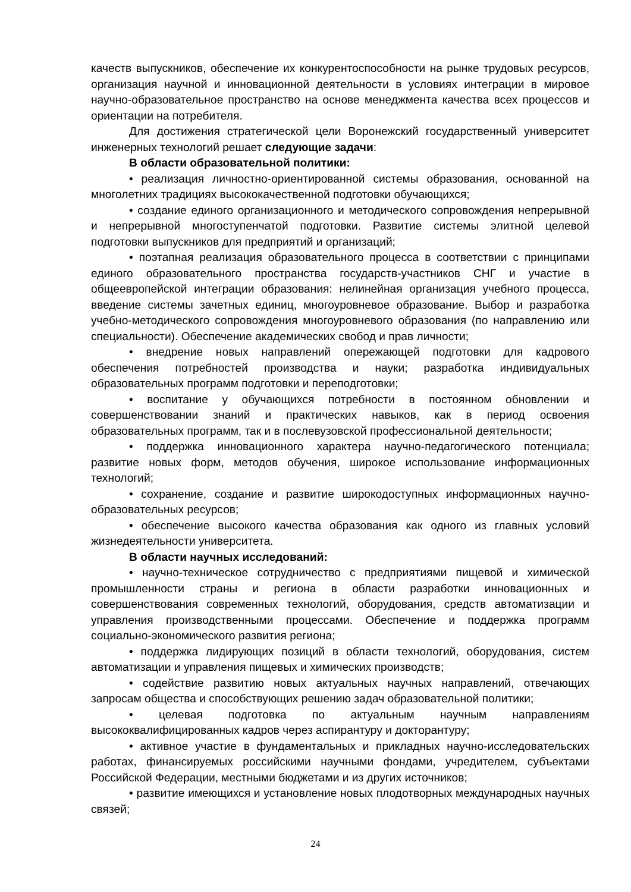качеств выпускников, обеспечение их конкурентоспособности на рынке трудовых ресурсов, организация научной и инновационной деятельности в условиях интеграции в мировое научно-образовательное пространство на основе менеджмента качества всех процессов и ориентации на потребителя.
Для достижения стратегической цели Воронежский государственный университет инженерных технологий решает следующие задачи:
В области образовательной политики:
• реализация личностно-ориентированной системы образования, основанной на многолетних традициях высококачественной подготовки обучающихся;
• создание единого организационного и методического сопровождения непрерывной и непрерывной многоступенчатой подготовки. Развитие системы элитной целевой подготовки выпускников для предприятий и организаций;
• поэтапная реализация образовательного процесса в соответствии с принципами единого образовательного пространства государств-участников СНГ и участие в общеевропейской интеграции образования: нелинейная организация учебного процесса, введение системы зачетных единиц, многоуровневое образование. Выбор и разработка учебно-методического сопровождения многоуровневого образования (по направлению или специальности). Обеспечение академических свобод и прав личности;
• внедрение новых направлений опережающей подготовки для кадрового обеспечения потребностей производства и науки; разработка индивидуальных образовательных программ подготовки и переподготовки;
• воспитание у обучающихся потребности в постоянном обновлении и совершенствовании знаний и практических навыков, как в период освоения образовательных программ, так и в послевузовской профессиональной деятельности;
• поддержка инновационного характера научно-педагогического потенциала; развитие новых форм, методов обучения, широкое использование информационных технологий;
• сохранение, создание и развитие широкодоступных информационных научно-образовательных ресурсов;
• обеспечение высокого качества образования как одного из главных условий жизнедеятельности университета.
В области научных исследований:
• научно-техническое сотрудничество с предприятиями пищевой и химической промышленности страны и региона в области разработки инновационных и совершенствования современных технологий, оборудования, средств автоматизации и управления производственными процессами. Обеспечение и поддержка программ социально-экономического развития региона;
• поддержка лидирующих позиций в области технологий, оборудования, систем автоматизации и управления пищевых и химических производств;
• содействие развитию новых актуальных научных направлений, отвечающих запросам общества и способствующих решению задач образовательной политики;
• целевая подготовка по актуальным научным направлениям высококвалифицированных кадров через аспирантуру и докторантуру;
• активное участие в фундаментальных и прикладных научно-исследовательских работах, финансируемых российскими научными фондами, учредителем, субъектами Российской Федерации, местными бюджетами и из других источников;
• развитие имеющихся и установление новых плодотворных международных научных связей;
24